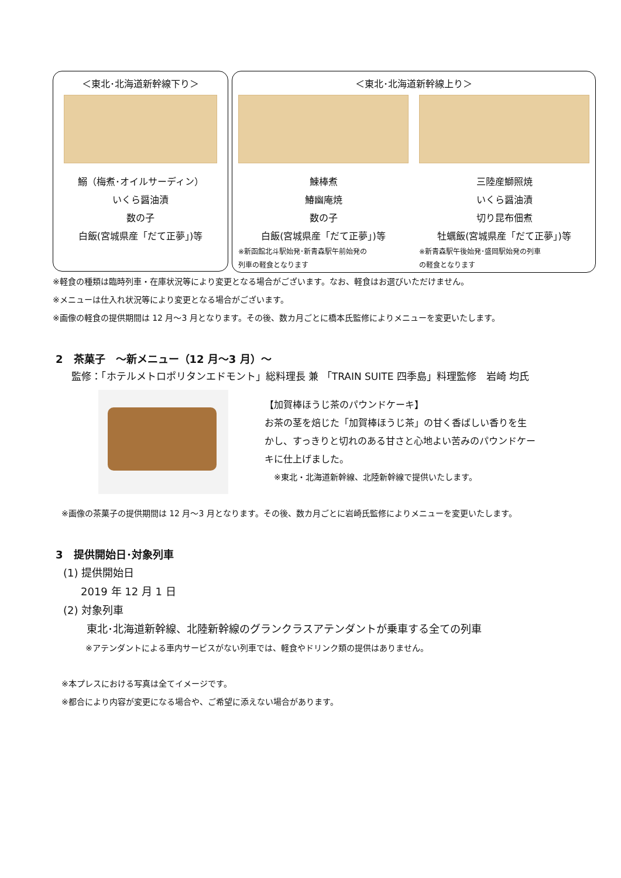＜東北･北海道新幹線下り＞
鰯（梅煮･オイルサーディン）
いくら醤油漬
数の子
白飯(宮城県産「だて正夢」)等
＜東北･北海道新幹線上り＞
鰊棒煮
鰆幽庵焼
数の子
白飯(宮城県産「だて正夢」)等
※新函館北斗駅始発･新青森駅午前始発の
列車の軽食となります
三陸産鰤照焼
いくら醤油漬
切り昆布佃煮
牡蠣飯(宮城県産「だて正夢」)等
※新青森駅午後始発･盛岡駅始発の列車
の軽食となります
※軽食の種類は臨時列車・在庫状況等により変更となる場合がございます。なお、軽食はお選びいただけません。
※メニューは仕入れ状況等により変更となる場合がございます。
※画像の軽食の提供期間は 12 月～3 月となります。その後、数カ月ごとに橋本氏監修によりメニューを変更いたします。
2　茶菓子　～新メニュー（12 月～3 月）～
監修：「ホテルメトロポリタンエドモント」総料理長 兼 「TRAIN SUITE 四季島」料理監修　岩崎 均氏
【加賀棒ほうじ茶のパウンドケーキ】
お茶の茎を焙じた「加賀棒ほうじ茶」の甘く香ばしい香りを生
かし、すっきりと切れのある甘さと心地よい苦みのパウンドケー
キに仕上げました。
※東北・北海道新幹線、北陸新幹線で提供いたします。
※画像の茶菓子の提供期間は 12 月～3 月となります。その後、数カ月ごとに岩崎氏監修によりメニューを変更いたします。
3　提供開始日･対象列車
(1) 提供開始日
2019 年 12 月 1 日
(2) 対象列車
東北･北海道新幹線、北陸新幹線のグランクラスアテンダントが乗車する全ての列車
※アテンダントによる車内サービスがない列車では、軽食やドリンク類の提供はありません。
※本プレスにおける写真は全てイメージです。
※都合により内容が変更になる場合や、ご希望に添えない場合があります。